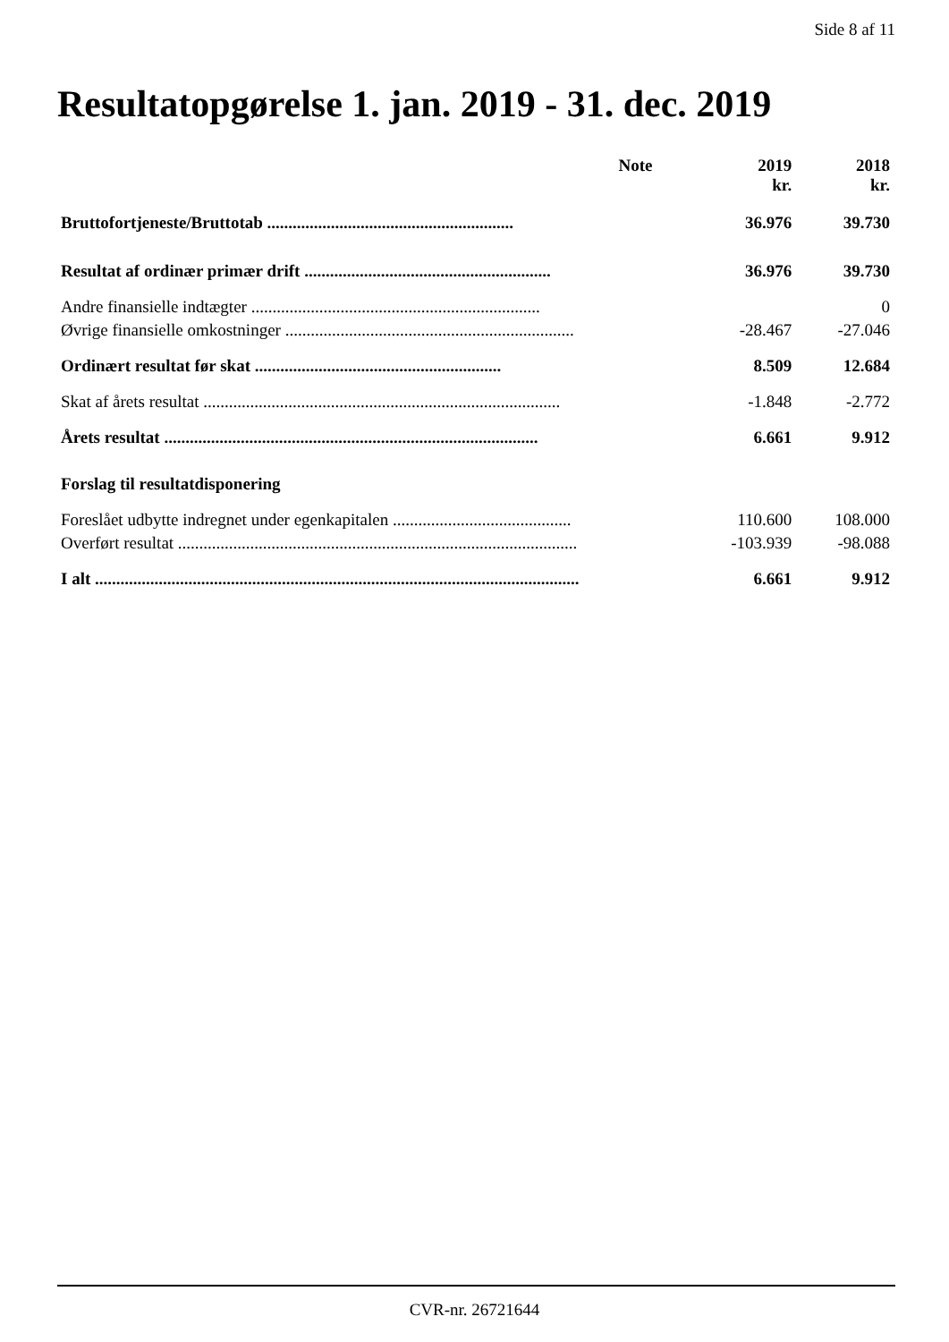Side 8 af 11
Resultatopgørelse 1. jan. 2019 - 31. dec. 2019
| | Note | 2019 kr. | 2018 kr. |
| --- | --- | --- | --- |
| Bruttofortjeneste/Bruttotab .......................................................... | | 36.976 | 39.730 |
| Resultat af ordinær primær drift .......................................................... | | 36.976 | 39.730 |
| Andre finansielle indtægter .................................................................... | | | 0 |
| Øvrige finansielle omkostninger .................................................................... | | -28.467 | -27.046 |
| Ordinært resultat før skat .......................................................... | | 8.509 | 12.684 |
| Skat af årets resultat .................................................................................... | | -1.848 | -2.772 |
| Årets resultat ........................................................................................ | | 6.661 | 9.912 |
| Forslag til resultatdisponering | | | |
| Foreslået udbytte indregnet under egenkapitalen .......................................... | | 110.600 | 108.000 |
| Overført resultat .............................................................................................. | | -103.939 | -98.088 |
| I alt .................................................................................................................. | | 6.661 | 9.912 |
CVR-nr. 26721644